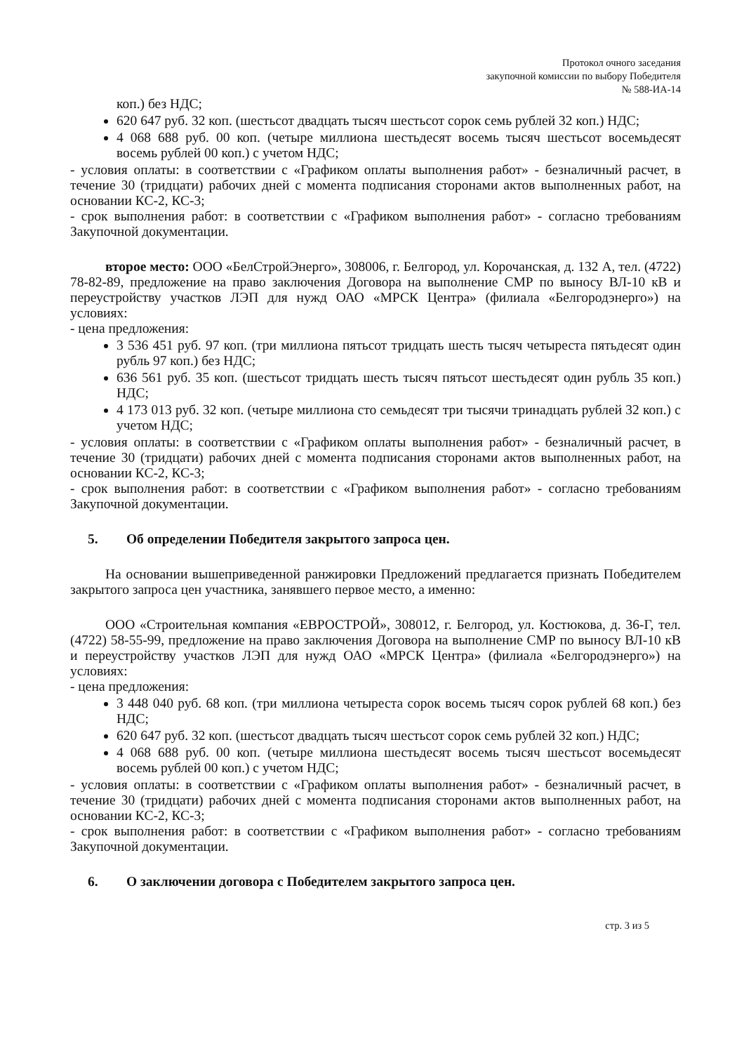Протокол очного заседания
закупочной комиссии по выбору Победителя
№ 588-ИА-14
коп.) без НДС;
620 647 руб. 32 коп. (шестьсот двадцать тысяч шестьсот сорок семь рублей 32 коп.) НДС;
4 068 688 руб. 00 коп. (четыре миллиона шестьдесят восемь тысяч шестьсот восемьдесят восемь рублей 00 коп.) с учетом НДС;
- условия оплаты: в соответствии с «Графиком оплаты выполнения работ» - безналичный расчет, в течение 30 (тридцати) рабочих дней с момента подписания сторонами актов выполненных работ, на основании КС-2, КС-3;
- срок выполнения работ: в соответствии с «Графиком выполнения работ» - согласно требованиям Закупочной документации.
второе место: ООО «БелСтройЭнерго», 308006, г. Белгород, ул. Корочанская, д. 132 А, тел. (4722) 78-82-89, предложение на право заключения Договора на выполнение СМР по выносу ВЛ-10 кВ и переустройству участков ЛЭП для нужд ОАО «МРСК Центра» (филиала «Белгородэнерго») на условиях:
- цена предложения:
3 536 451 руб. 97 коп. (три миллиона пятьсот тридцать шесть тысяч четыреста пятьдесят один рубль 97 коп.) без НДС;
636 561 руб. 35 коп. (шестьсот тридцать шесть тысяч пятьсот шестьдесят один рубль 35 коп.) НДС;
4 173 013 руб. 32 коп. (четыре миллиона сто семьдесят три тысячи тринадцать рублей 32 коп.) с учетом НДС;
- условия оплаты: в соответствии с «Графиком оплаты выполнения работ» - безналичный расчет, в течение 30 (тридцати) рабочих дней с момента подписания сторонами актов выполненных работ, на основании КС-2, КС-3;
- срок выполнения работ: в соответствии с «Графиком выполнения работ» - согласно требованиям Закупочной документации.
5. Об определении Победителя закрытого запроса цен.
На основании вышеприведенной ранжировки Предложений предлагается признать Победителем закрытого запроса цен участника, занявшего первое место, а именно:
ООО «Строительная компания «ЕВРОСТРОЙ», 308012, г. Белгород, ул. Костюкова, д. 36-Г, тел. (4722) 58-55-99, предложение на право заключения Договора на выполнение СМР по выносу ВЛ-10 кВ и переустройству участков ЛЭП для нужд ОАО «МРСК Центра» (филиала «Белгородэнерго») на условиях:
- цена предложения:
3 448 040 руб. 68 коп. (три миллиона четыреста сорок восемь тысяч сорок рублей 68 коп.) без НДС;
620 647 руб. 32 коп. (шестьсот двадцать тысяч шестьсот сорок семь рублей 32 коп.) НДС;
4 068 688 руб. 00 коп. (четыре миллиона шестьдесят восемь тысяч шестьсот восемьдесят восемь рублей 00 коп.) с учетом НДС;
- условия оплаты: в соответствии с «Графиком оплаты выполнения работ» - безналичный расчет, в течение 30 (тридцати) рабочих дней с момента подписания сторонами актов выполненных работ, на основании КС-2, КС-3;
- срок выполнения работ: в соответствии с «Графиком выполнения работ» - согласно требованиям Закупочной документации.
6. О заключении договора с Победителем закрытого запроса цен.
стр. 3 из 5